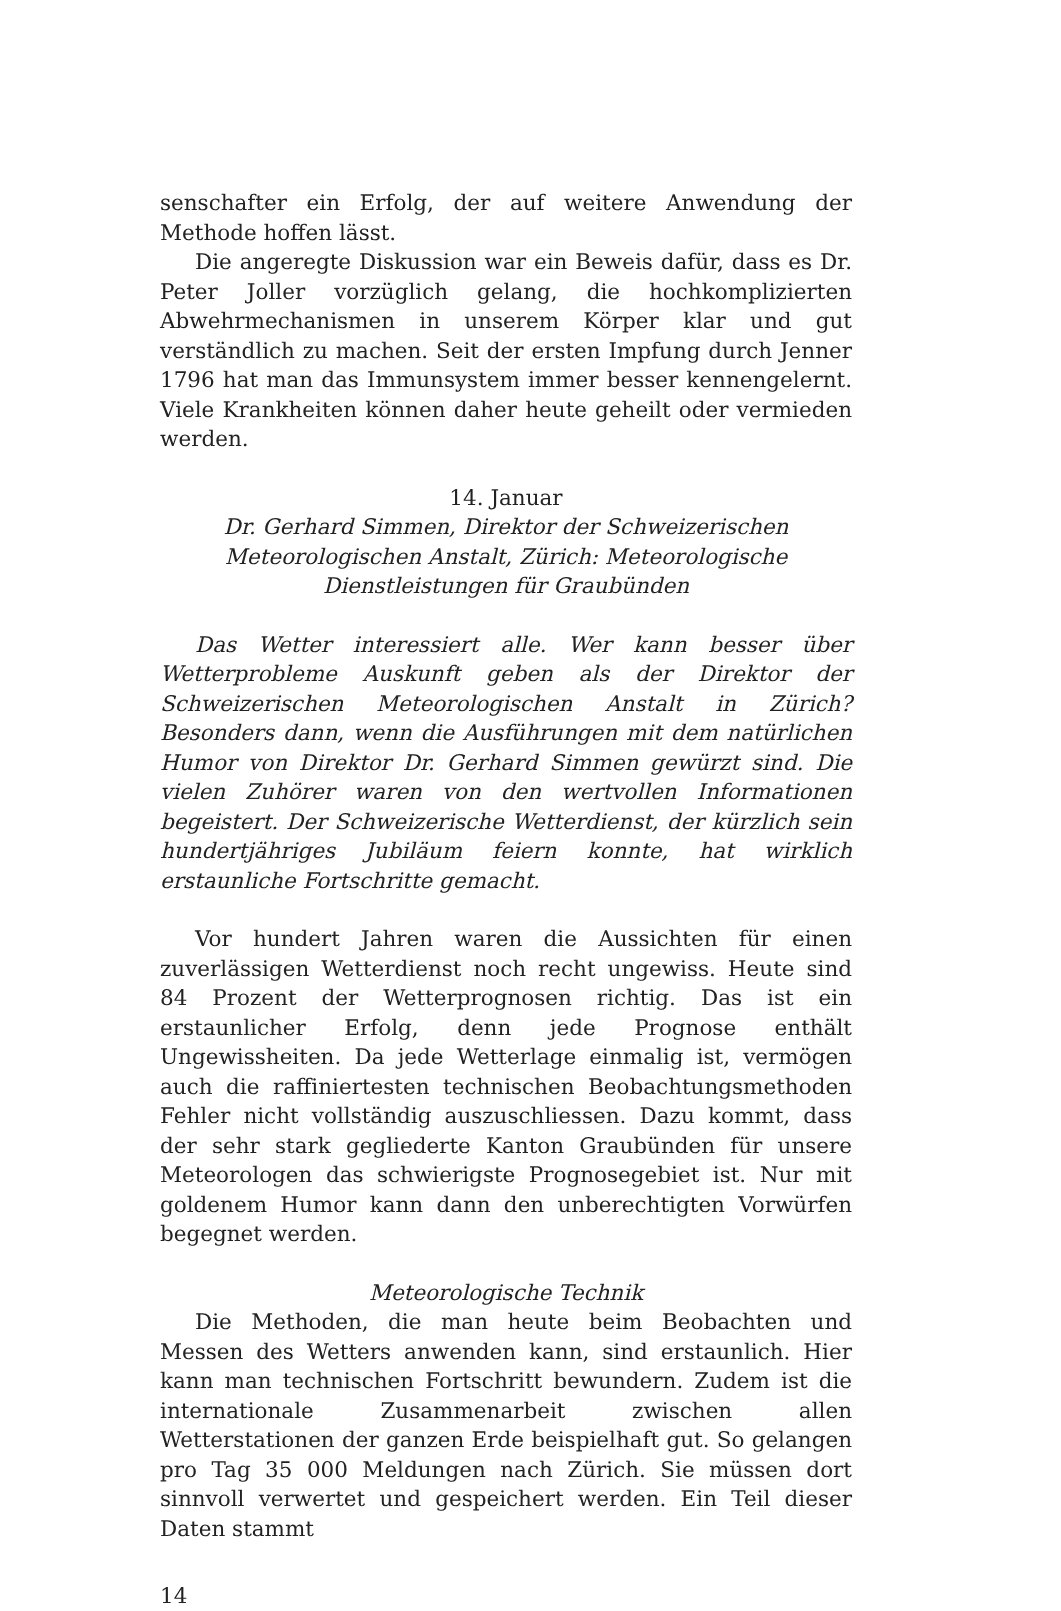senschafter ein Erfolg, der auf weitere Anwendung der Methode hoffen lässt.
Die angeregte Diskussion war ein Beweis dafür, dass es Dr. Peter Joller vorzüglich gelang, die hochkomplizierten Abwehrmechanismen in unserem Körper klar und gut verständlich zu machen. Seit der ersten Impfung durch Jenner 1796 hat man das Immunsystem immer besser kennengelernt. Viele Krankheiten können daher heute geheilt oder vermieden werden.
14. Januar
Dr. Gerhard Simmen, Direktor der Schweizerischen Meteorologischen Anstalt, Zürich: Meteorologische Dienstleistungen für Graubünden
Das Wetter interessiert alle. Wer kann besser über Wetterprobleme Auskunft geben als der Direktor der Schweizerischen Meteorologischen Anstalt in Zürich? Besonders dann, wenn die Ausführungen mit dem natürlichen Humor von Direktor Dr. Gerhard Simmen gewürzt sind. Die vielen Zuhörer waren von den wertvollen Informationen begeistert. Der Schweizerische Wetterdienst, der kürzlich sein hundertjähriges Jubiläum feiern konnte, hat wirklich erstaunliche Fortschritte gemacht.
Vor hundert Jahren waren die Aussichten für einen zuverlässigen Wetterdienst noch recht ungewiss. Heute sind 84 Prozent der Wetterprognosen richtig. Das ist ein erstaunlicher Erfolg, denn jede Prognose enthält Ungewissheiten. Da jede Wetterlage einmalig ist, vermögen auch die raffiniertesten technischen Beobachtungsmethoden Fehler nicht vollständig auszuschliessen. Dazu kommt, dass der sehr stark gegliederte Kanton Graubünden für unsere Meteorologen das schwierigste Prognosegebiet ist. Nur mit goldenem Humor kann dann den unberechtigten Vorwürfen begegnet werden.
Meteorologische Technik
Die Methoden, die man heute beim Beobachten und Messen des Wetters anwenden kann, sind erstaunlich. Hier kann man technischen Fortschritt bewundern. Zudem ist die internationale Zusammenarbeit zwischen allen Wetterstationen der ganzen Erde beispielhaft gut. So gelangen pro Tag 35 000 Meldungen nach Zürich. Sie müssen dort sinnvoll verwertet und gespeichert werden. Ein Teil dieser Daten stammt
14